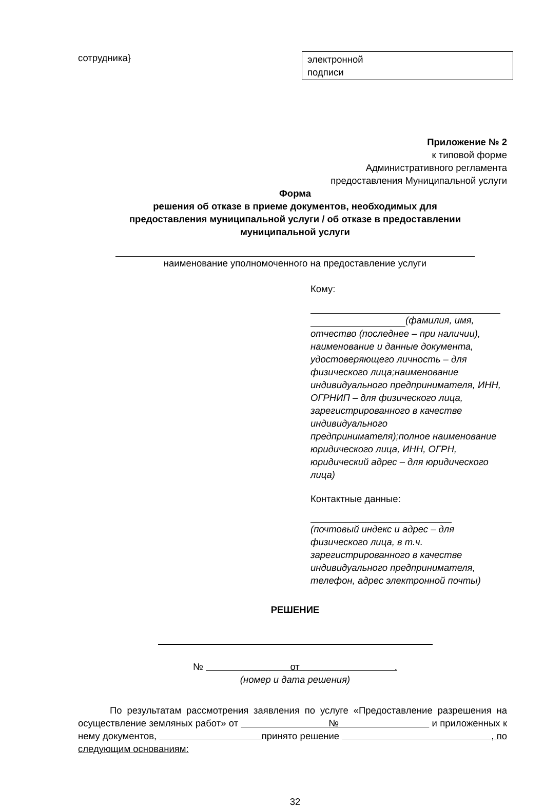сотрудника} электронной
подписи
Приложение № 2
к типовой форме
Административного регламента
предоставления Муниципальной услуги
Форма
решения об отказе в приеме документов, необходимых для
предоставления муниципальной услуги / об отказе в предоставлении
муниципальной услуги
наименование уполномоченного на предоставление услуги
Кому:
(фамилия, имя, отчество (последнее – при наличии), наименование и данные документа, удостоверяющего личность – для физического лица;наименование индивидуального предпринимателя, ИНН, ОГРНИП – для физического лица, зарегистрированного в качестве индивидуального предпринимателя);полное наименование юридического лица, ИНН, ОГРН, юридический адрес – для юридического лица)
Контактные данные:
(почтовый индекс и адрес – для физического лица, в т.ч. зарегистрированного в качестве индивидуального предпринимателя, телефон, адрес электронной почты)
РЕШЕНИЕ
№ от .
(номер и дата решения)
По результатам рассмотрения заявления по услуге «Предоставление разрешения на осуществление земляных работ» от № и приложенных к нему документов, принято решение , по следующим основаниям:
32